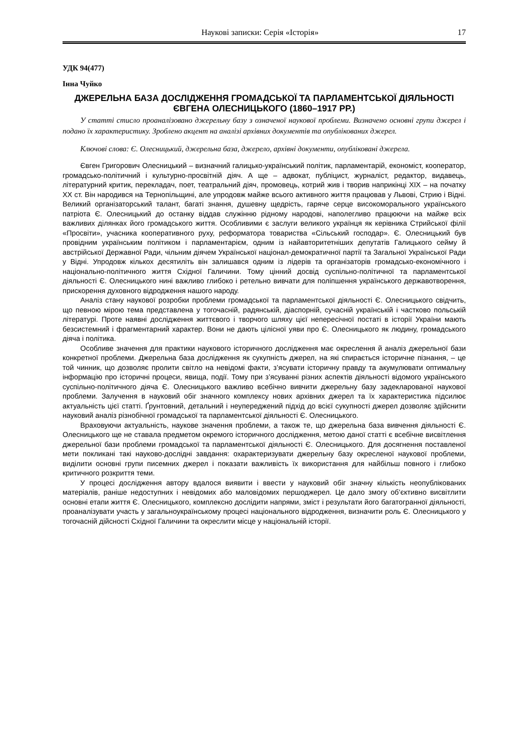Наукові записки: Серія «Історія» 17
УДК 94(477)
Інна Чуйко
ДЖЕРЕЛЬНА БАЗА ДОСЛІДЖЕННЯ ГРОМАДСЬКОЇ ТА ПАРЛАМЕНТСЬКОЇ ДІЯЛЬНОСТІ ЄВГЕНА ОЛЕСНИЦЬКОГО (1860–1917 РР.)
У статті стисло проаналізовано джерельну базу з означеної наукової проблеми. Визначено основні групи джерел і подано їх характеристику. Зроблено акцент на аналізі архівних документів та опублікованих джерел.
Ключові слова: Є. Олесницький, джерельна база, джерело, архівні документи, опубліковані джерела.
Євген Григорович Олесницький – визначний галицько-український політик, парламентарій, економіст, кооператор, громадсько-політичний і культурно-просвітній діяч. А ще – адвокат, публіцист, журналіст, редактор, видавець, літературний критик, перекладач, поет, театральний діяч, промовець, котрий жив і творив наприкінці ХІХ – на початку ХХ ст. Він народився на Тернопільщині, але упродовж майже всього активного життя працював у Львові, Стрию і Відні. Великий організаторський талант, багаті знання, душевну щедрість, гаряче серце високоморального українського патріота Є. Олесницький до останку віддав служінню рідному народові, наполегливо працюючи на майже всіх важливих ділянках його громадського життя. Особливими є заслуги великого українця як керівника Стрийської філії «Просвіти», учасника кооперативного руху, реформатора товариства «Сільський господар». Є. Олесницький був провідним українським політиком і парламентарієм, одним із найавторитетніших депутатів Галицького сейму й австрійської Державної Ради, чільним діячем Української націонал-демократичної партії та Загальної Української Ради у Відні. Упродовж кількох десятиліть він залишався одним із лідерів та організаторів громадсько-економічного і національно-політичного життя Східної Галичини. Тому цінний досвід суспільно-політичної та парламентської діяльності Є. Олесницького нині важливо глибоко і ретельно вивчати для поліпшення українського державотворення, прискорення духовного відродження нашого народу.
Аналіз стану наукової розробки проблеми громадської та парламентської діяльності Є. Олесницького свідчить, що певною мірою тема представлена у тогочасній, радянській, діаспорній, сучасній українській і частково польській літературі. Проте наявні дослідження життєвого і творчого шляху цієї непересічної постаті в історії України мають безсистемний і фрагментарний характер. Вони не дають цілісної уяви про Є. Олесницького як людину, громадського діяча і політика.
Особливе значення для практики наукового історичного дослідження має окреслення й аналіз джерельної бази конкретної проблеми. Джерельна база дослідження як сукупність джерел, на які спирається історичне пізнання, – це той чинник, що дозволяє пролити світло на невідомі факти, з’ясувати історичну правду та акумулювати оптимальну інформацію про історичні процеси, явища, події. Тому при з’ясуванні різних аспектів діяльності відомого українського суспільно-політичного діяча Є. Олесницького важливо всебічно вивчити джерельну базу задекларованої наукової проблеми. Залучення в науковий обіг значного комплексу нових архівних джерел та їх характеристика підсилює актуальність цієї статті. Ґрунтовний, детальний і неупереджений підхід до всієї сукупності джерел дозволяє здійснити науковий аналіз різнобічної громадської та парламентської діяльності Є. Олесницького.
Враховуючи актуальність, наукове значення проблеми, а також те, що джерельна база вивчення діяльності Є. Олесницького ще не ставала предметом окремого історичного дослідження, метою даної статті є всебічне висвітлення джерельної бази проблеми громадської та парламентської діяльності Є. Олесницького. Для досягнення поставленої мети покликані такі науково-дослідні завдання: охарактеризувати джерельну базу окресленої наукової проблеми, виділити основні групи писемних джерел і показати важливість їх використання для найбільш повного і глибоко критичного розкриття теми.
У процесі дослідження автору вдалося виявити і ввести у науковий обіг значну кількість неопублікованих матеріалів, раніше недоступних і невідомих або маловідомих першоджерел. Це дало змогу об’єктивно висвітлити основні етапи життя Є. Олесницького, комплексно дослідити напрями, зміст і результати його багатогранної діяльності, проаналізувати участь у загальноукраїнському процесі національного відродження, визначити роль Є. Олесницького у тогочасній дійсності Східної Галичини та окреслити місце у національній історії.